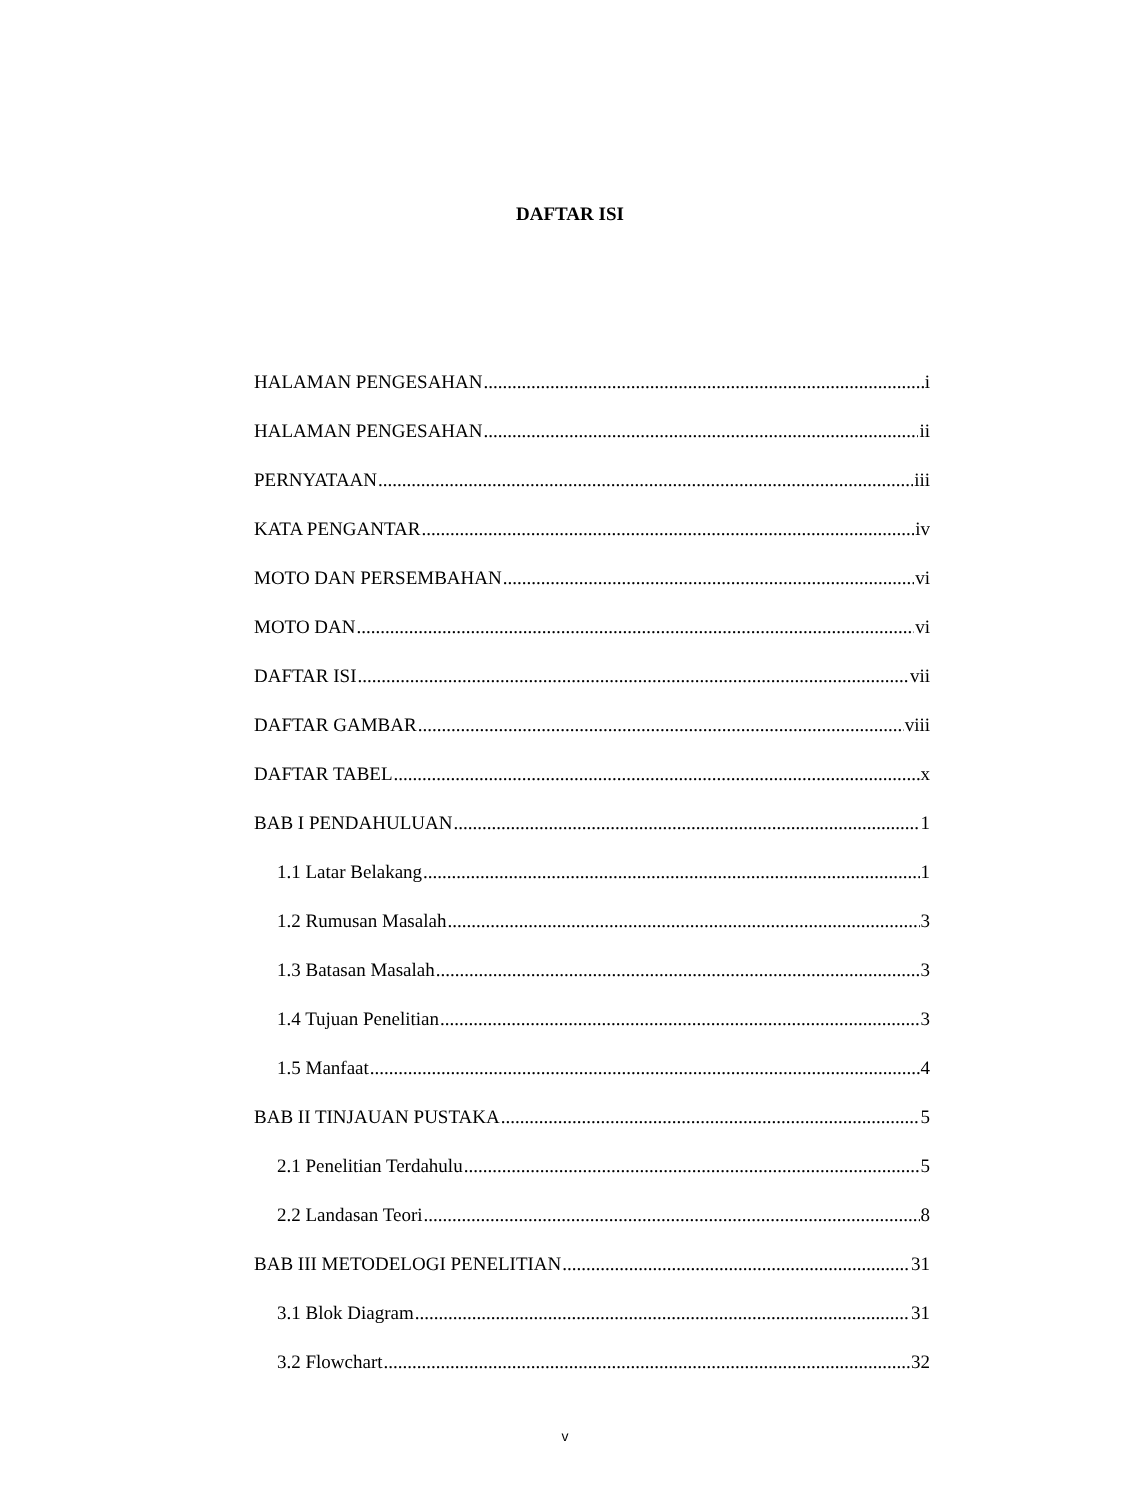DAFTAR ISI
HALAMAN PENGESAHAN i
HALAMAN PENGESAHAN ii
PERNYATAAN iii
KATA PENGANTAR iv
MOTO DAN PERSEMBAHAN vi
MOTO DAN vi
DAFTAR ISI vii
DAFTAR GAMBAR viii
DAFTAR TABEL x
BAB I PENDAHULUAN 1
1.1 Latar Belakang 1
1.2 Rumusan Masalah 3
1.3 Batasan Masalah 3
1.4 Tujuan Penelitian 3
1.5 Manfaat 4
BAB II TINJAUAN PUSTAKA 5
2.1 Penelitian Terdahulu 5
2.2 Landasan Teori 8
BAB III METODELOGI PENELITIAN 31
3.1 Blok Diagram 31
3.2 Flowchart 32
v